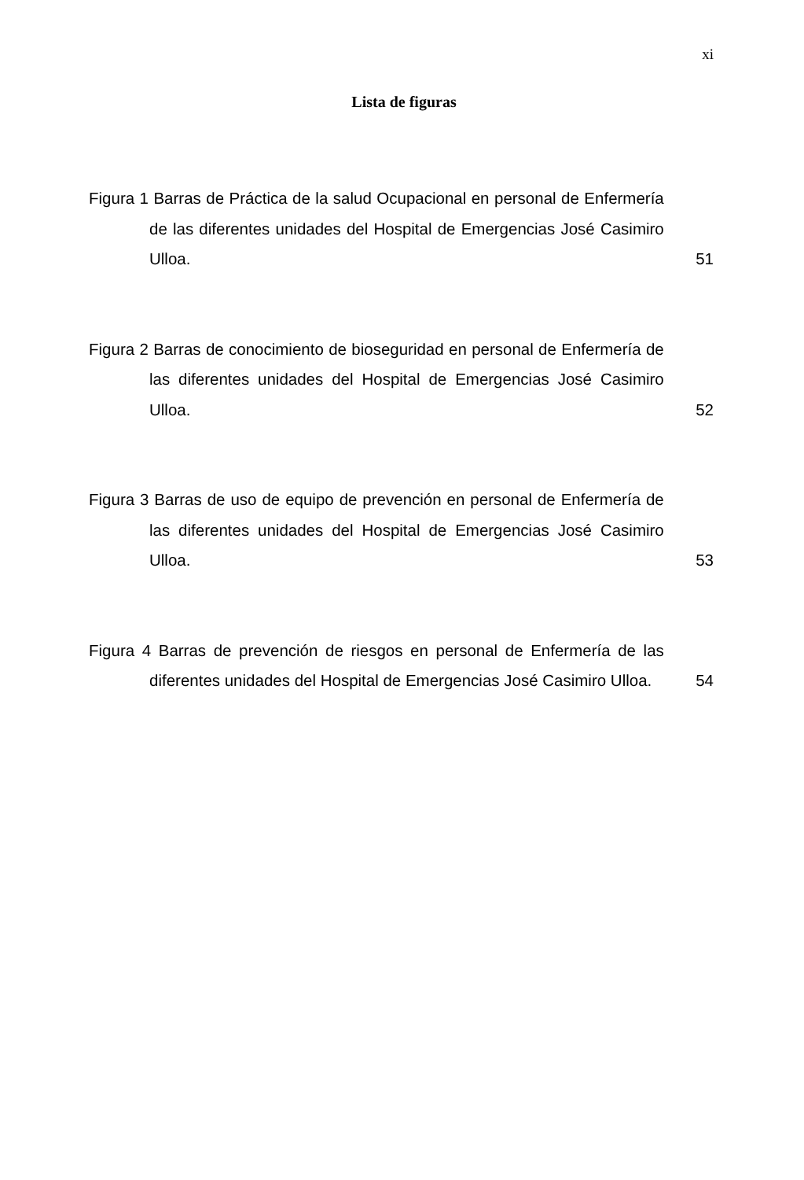xi
Lista de figuras
Figura 1 Barras de Práctica de la salud Ocupacional en personal de Enfermería de las diferentes unidades del Hospital de Emergencias José Casimiro Ulloa.
51
Figura 2 Barras de conocimiento de bioseguridad en personal de Enfermería de las diferentes unidades del Hospital de Emergencias José Casimiro Ulloa.
52
Figura 3 Barras de uso de equipo de prevención en personal de Enfermería de las diferentes unidades del Hospital de Emergencias José Casimiro Ulloa.
53
Figura 4 Barras de prevención de riesgos en personal de Enfermería de las diferentes unidades del Hospital de Emergencias José Casimiro Ulloa.
54